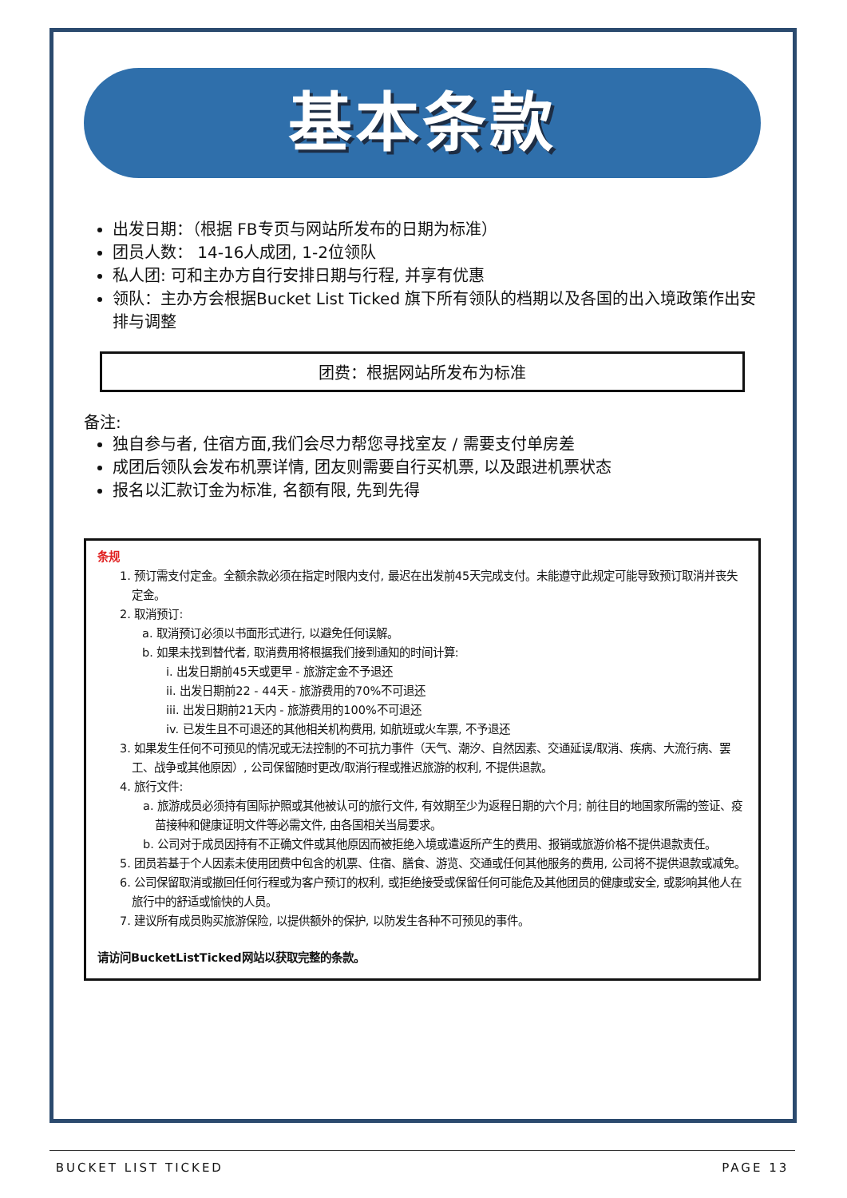基本条款
出发日期：（根据 FB专页与网站所发布的日期为标准）
团员人数： 14-16人成团, 1-2位领队
私人团: 可和主办方自行安排日期与行程, 并享有优惠
领队：主办方会根据Bucket List Ticked 旗下所有领队的档期以及各国的出入境政策作出安排与调整
团费：根据网站所发布为标准
备注:
独自参与者, 住宿方面,我们会尽力帮您寻找室友 / 需要支付单房差
成团后领队会发布机票详情, 团友则需要自行买机票, 以及跟进机票状态
报名以汇款订金为标准, 名额有限, 先到先得
条规
1. 预订需支付定金。全额余款必须在指定时限内支付, 最迟在出发前45天完成支付。未能遵守此规定可能导致预订取消并丧失定金。
2. 取消预订:
a. 取消预订必须以书面形式进行, 以避免任何误解。
b. 如果未找到替代者, 取消费用将根据我们接到通知的时间计算:
i. 出发日期前45天或更早 - 旅游定金不予退还
ii. 出发日期前22 - 44天 - 旅游费用的70%不可退还
iii. 出发日期前21天内 - 旅游费用的100%不可退还
iv. 已发生且不可退还的其他相关机构费用, 如航班或火车票, 不予退还
3. 如果发生任何不可预见的情况或无法控制的不可抗力事件（天气、潮汐、自然因素、交通延误/取消、疾病、大流行病、罢工、战争或其他原因）, 公司保留随时更改/取消行程或推迟旅游的权利, 不提供退款。
4. 旅行文件:
a. 旅游成员必须持有国际护照或其他被认可的旅行文件, 有效期至少为返程日期的六个月; 前往目的地国家所需的签证、疫苗接种和健康证明文件等必需文件, 由各国相关当局要求。
b. 公司对于成员因持有不正确文件或其他原因而被拒绝入境或遣返所产生的费用、报销或旅游价格不提供退款责任。
5. 团员若基于个人因素未使用团费中包含的机票、住宿、膳食、游览、交通或任何其他服务的费用, 公司将不提供退款或减免。
6. 公司保留取消或撤回任何行程或为客户预订的权利, 或拒绝接受或保留任何可能危及其他团员的健康或安全, 或影响其他人在旅行中的舒适或愉快的人员。
7. 建议所有成员购买旅游保险, 以提供额外的保护, 以防发生各种不可预见的事件。
请访问BucketListTicked网站以获取完整的条款。
BUCKET LIST TICKED PAGE 13